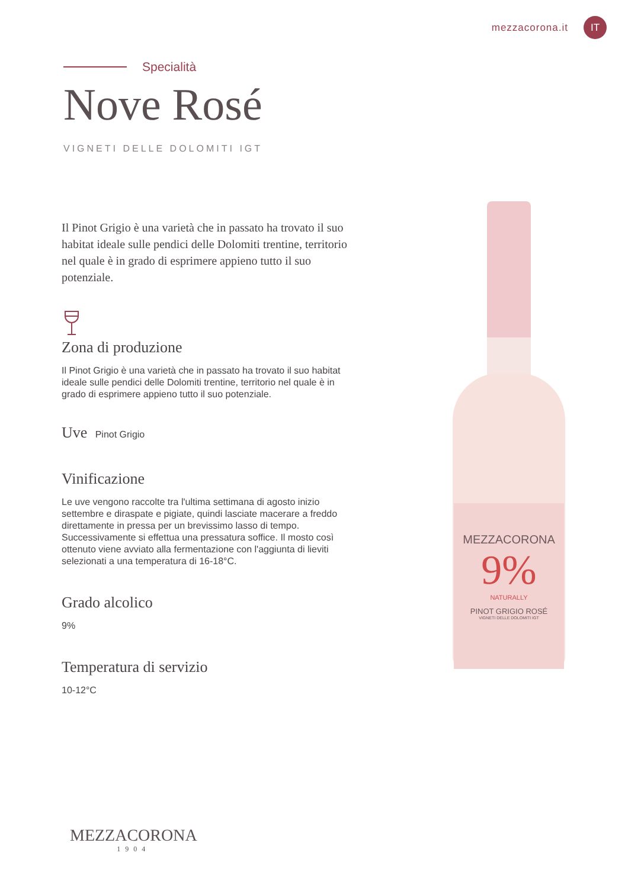mezzacorona.it IT
Specialità
Nove Rosé
VIGNETI DELLE DOLOMITI IGT
Il Pinot Grigio è una varietà che in passato ha trovato il suo habitat ideale sulle pendici delle Dolomiti trentine, territorio nel quale è in grado di esprimere appieno tutto il suo potenziale.
Zona di produzione
Il Pinot Grigio è una varietà che in passato ha trovato il suo habitat ideale sulle pendici delle Dolomiti trentine, territorio nel quale è in grado di esprimere appieno tutto il suo potenziale.
Uve Pinot Grigio
Vinificazione
Le uve vengono raccolte tra l'ultima settimana di agosto inizio settembre e diraspate e pigiate, quindi lasciate macerare a freddo direttamente in pressa per un brevissimo lasso di tempo. Successivamente si effettua una pressatura soffice. Il mosto così ottenuto viene avviato alla fermentazione con l'aggiunta di lieviti selezionati a una temperatura di 16-18°C.
Grado alcolico
9%
Temperatura di servizio
10-12°C
MEZZACORONA
9%
NATURALLY
PINOT GRIGIO ROSÉ
VIGNETI DELLE DOLOMITI IGT
MEZZACORONA
1904